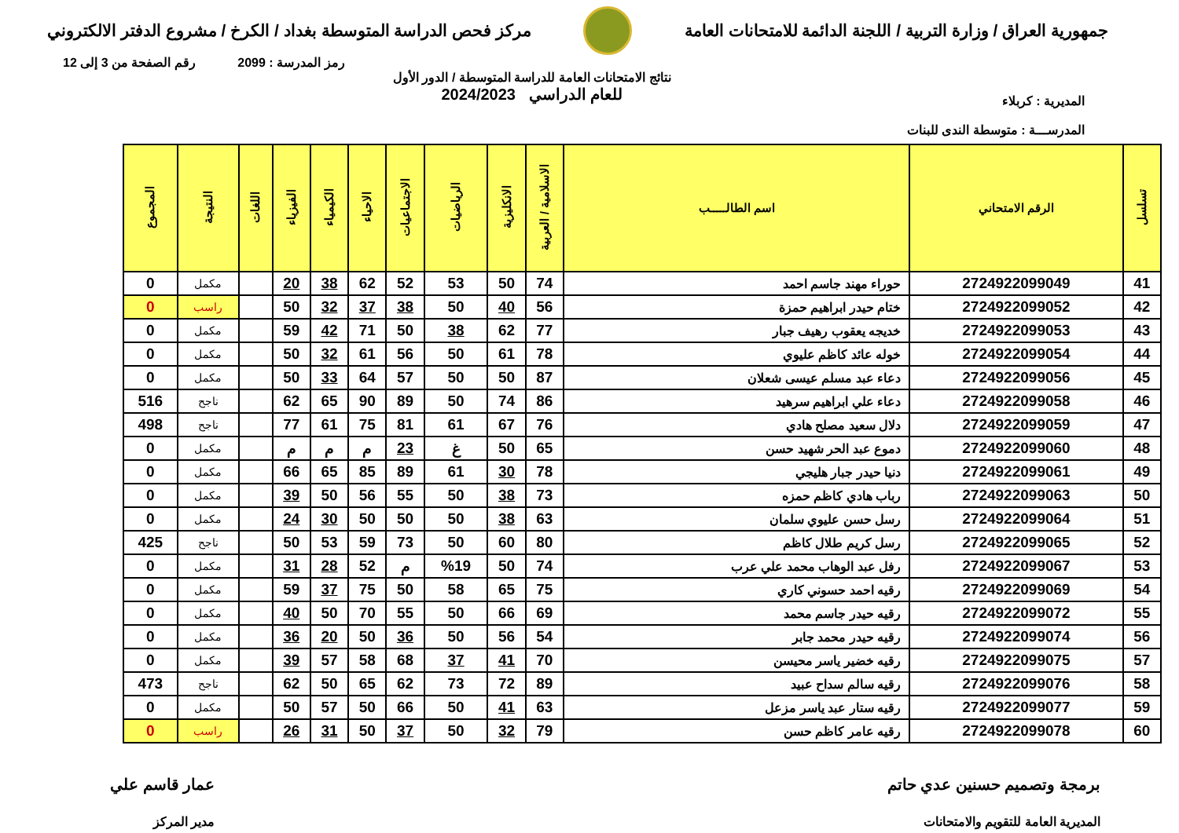جمهورية العراق / وزارة التربية / اللجنة الدائمة للامتحانات العامة
مركز فحص الدراسة المتوسطة بغداد / الكرخ / مشروع الدفتر الالكتروني
رمز المدرسة : 2099 رقم الصفحة من 3 إلى 12
المديرية : كربلاء
المدرســـة : متوسطة الندى للبنات
نتائج الامتحانات العامة للدراسة المتوسطة / الدور الأول
للعام الدراسي 2024/2023
| تسلسل | الرقم الامتحاني | اسم الطالـــــب | الاسلامية / العربية | الانكليزية | الرياضيات | الاجتماعيات | الاحياء | الكيمياء | الفيزياء | اللغات | النتيجة | المجموع |
| --- | --- | --- | --- | --- | --- | --- | --- | --- | --- | --- | --- | --- |
| 41 | 2724922099049 | حوراء مهند جاسم احمد | 74 | 50 | 53 | 52 | 62 | 38 | 20 | | مكمل | 0 |
| 42 | 2724922099052 | ختام حيدر ابراهيم حمزة | 56 | 40 | 50 | 38 | 37 | 32 | 50 | | راسب | 0 |
| 43 | 2724922099053 | خديجه يعقوب رهيف جبار | 77 | 62 | 38 | 50 | 71 | 42 | 59 | | مكمل | 0 |
| 44 | 2724922099054 | خوله عائد كاظم عليوي | 78 | 61 | 50 | 56 | 61 | 32 | 50 | | مكمل | 0 |
| 45 | 2724922099056 | دعاء عبد مسلم عيسى شعلان | 87 | 50 | 50 | 57 | 64 | 33 | 50 | | مكمل | 0 |
| 46 | 2724922099058 | دعاء علي ابراهيم سرهيد | 86 | 74 | 50 | 89 | 90 | 65 | 62 | | ناجح | 516 |
| 47 | 2724922099059 | دلال سعيد مصلح هادي | 76 | 67 | 61 | 81 | 75 | 61 | 77 | | ناجح | 498 |
| 48 | 2724922099060 | دموع عبد الحر شهيد حسن | 65 | 50 | غ | 23 | م | م | م | | مكمل | 0 |
| 49 | 2724922099061 | دنيا حيدر جبار هليجي | 78 | 30 | 61 | 89 | 85 | 65 | 66 | | مكمل | 0 |
| 50 | 2724922099063 | رباب هادي كاظم حمزه | 73 | 38 | 50 | 55 | 56 | 50 | 39 | | مكمل | 0 |
| 51 | 2724922099064 | رسل حسن عليوي سلمان | 63 | 38 | 50 | 50 | 50 | 30 | 24 | | مكمل | 0 |
| 52 | 2724922099065 | رسل كريم طلال كاظم | 80 | 60 | 50 | 73 | 59 | 53 | 50 | | ناجح | 425 |
| 53 | 2724922099067 | رفل عبد الوهاب محمد علي عرب | 74 | 50 | %19 | م | 52 | 28 | 31 | | مكمل | 0 |
| 54 | 2724922099069 | رقيه احمد حسوني كاري | 75 | 65 | 58 | 50 | 75 | 37 | 59 | | مكمل | 0 |
| 55 | 2724922099072 | رقيه حيدر جاسم محمد | 69 | 66 | 50 | 55 | 70 | 50 | 40 | | مكمل | 0 |
| 56 | 2724922099074 | رقيه حيدر محمد جابر | 54 | 56 | 50 | 36 | 50 | 20 | 36 | | مكمل | 0 |
| 57 | 2724922099075 | رقيه خضير ياسر محيسن | 70 | 41 | 37 | 68 | 58 | 57 | 39 | | مكمل | 0 |
| 58 | 2724922099076 | رقيه سالم سداح عبيد | 89 | 72 | 73 | 62 | 65 | 50 | 62 | | ناجح | 473 |
| 59 | 2724922099077 | رقيه ستار عبد ياسر مزعل | 63 | 41 | 50 | 66 | 50 | 57 | 50 | | مكمل | 0 |
| 60 | 2724922099078 | رقيه عامر كاظم حسن | 79 | 32 | 50 | 37 | 50 | 31 | 26 | | راسب | 0 |
برمجة وتصميم حسنين عدي حاتم
المديرية العامة للتقويم والامتحانات
عمار قاسم علي
مدير المركز